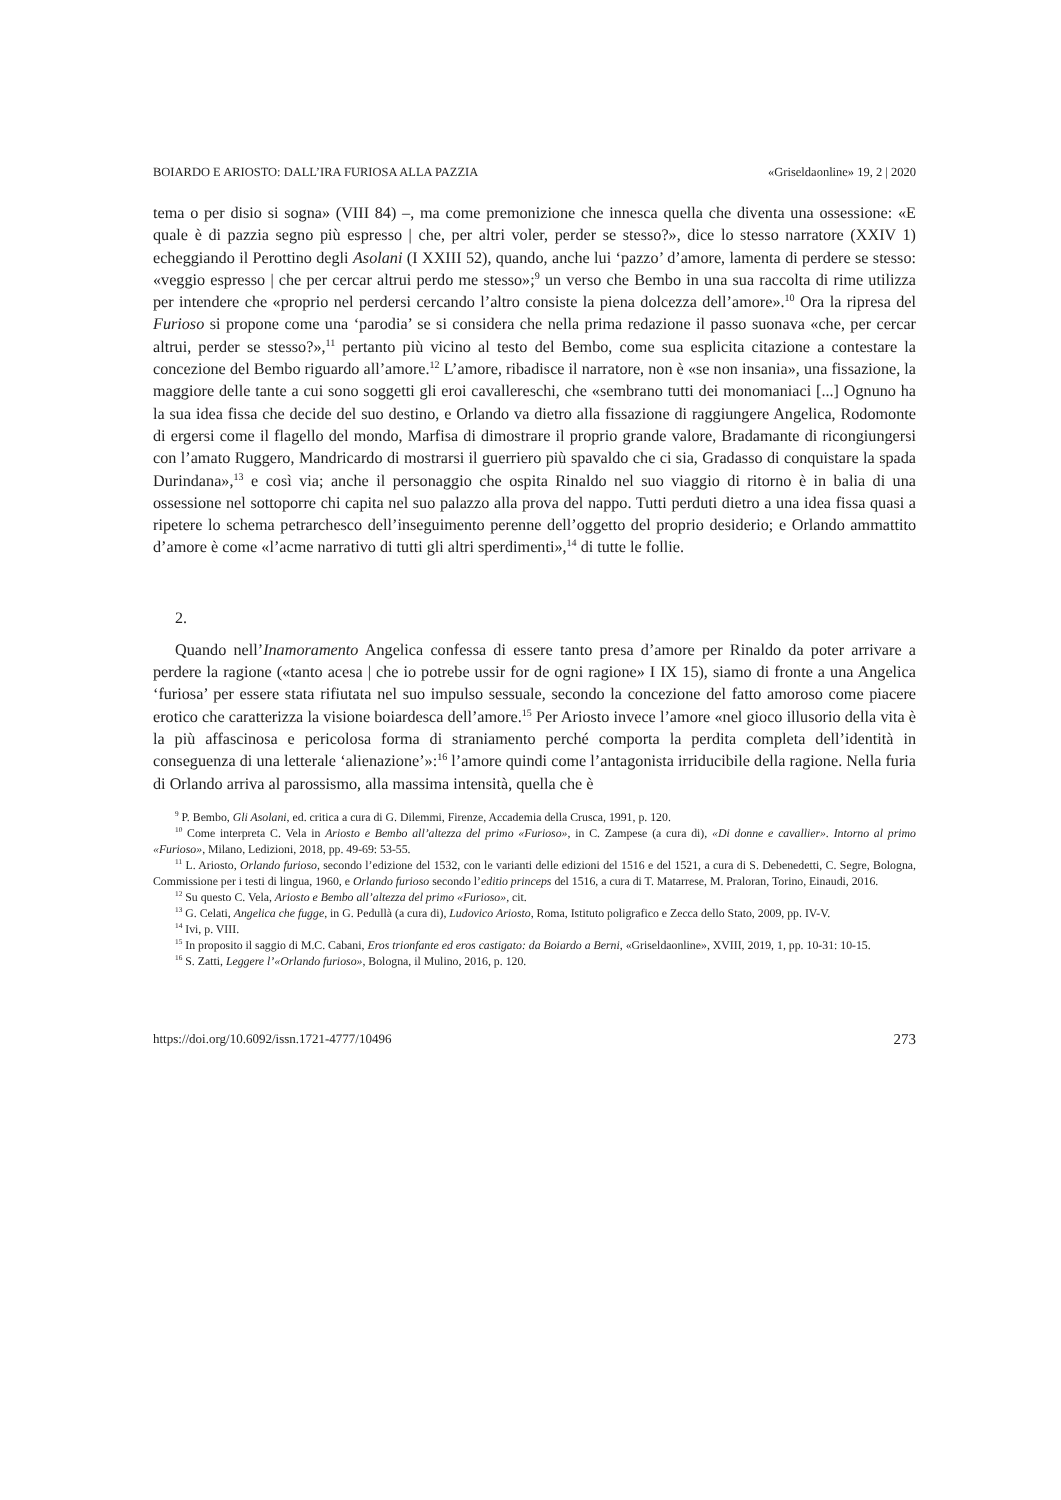BOIARDO E ARIOSTO: DALL’IRA FURIOSA ALLA PAZZIA «Griseldaonline» 19, 2 | 2020
tema o per disio si sogna» (VIII 84) –, ma come premonizione che innesca quella che diventa una ossessione: «E quale è di pazzia segno più espresso | che, per altri voler, perder se stesso?», dice lo stesso narratore (XXIV 1) echeggiando il Perottino degli Asolani (I XXIII 52), quando, anche lui ‘pazzo’ d’amore, lamenta di perdere se stesso: «veggio espresso | che per cercar altrui perdo me stesso»;<sup>9</sup> un verso che Bembo in una sua raccolta di rime utilizza per intendere che «proprio nel perdersi cercando l’altro consiste la piena dolcezza dell’amore».<sup>10</sup> Ora la ripresa del Furioso si propone come una ‘parodia’ se si considera che nella prima redazione il passo suonava «che, per cercar altrui, perder se stesso?»,<sup>11</sup> pertanto più vicino al testo del Bembo, come sua esplicita citazione a contestare la concezione del Bembo riguardo all’amore.<sup>12</sup> L’amore, ribadisce il narratore, non è «se non insania», una fissazione, la maggiore delle tante a cui sono soggetti gli eroi cavallereschi, che «sembrano tutti dei monomaniaci [...] Ognuno ha la sua idea fissa che decide del suo destino, e Orlando va dietro alla fissazione di raggiungere Angelica, Rodomonte di ergersi come il flagello del mondo, Marfisa di dimostrare il proprio grande valore, Bradamante di ricongiungersi con l’amato Ruggero, Mandricardo di mostrarsi il guerriero più spavaldo che ci sia, Gradasso di conquistare la spada Durindana»,<sup>13</sup> e così via; anche il personaggio che ospita Rinaldo nel suo viaggio di ritorno è in balia di una ossessione nel sottoporre chi capita nel suo palazzo alla prova del nappo. Tutti perduti dietro a una idea fissa quasi a ripetere lo schema petrarchesco dell’inseguimento perenne dell’oggetto del proprio desiderio; e Orlando ammattito d’amore è come «l’acme narrativo di tutti gli altri sperdimenti»,<sup>14</sup> di tutte le follie.
2.
Quando nell’Inamoramento Angelica confessa di essere tanto presa d’amore per Rinaldo da poter arrivare a perdere la ragione («tanto acesa | che io potrebe ussir for de ogni ragione» I IX 15), siamo di fronte a una Angelica ‘furiosa’ per essere stata rifiutata nel suo impulso sessuale, secondo la concezione del fatto amoroso come piacere erotico che caratterizza la visione boiardesca dell’amore.<sup>15</sup> Per Ariosto invece l’amore «nel gioco illusorio della vita è la più affascinosa e pericolosa forma di straniamento perché comporta la perdita completa dell’identità in conseguenza di una letterale ‘alienazione’»:<sup>16</sup> l’amore quindi come l’antagonista irriducibile della ragione. Nella furia di Orlando arriva al parossismo, alla massima intensità, quella che è
<sup>9</sup> P. Bembo, Gli Asolani, ed. critica a cura di G. Dilemmi, Firenze, Accademia della Crusca, 1991, p. 120.
<sup>10</sup> Come interpreta C. Vela in Ariosto e Bembo all’altezza del primo «Furioso», in C. Zampese (a cura di), «Di donne e cavallier». Intorno al primo «Furioso», Milano, Ledizioni, 2018, pp. 49-69: 53-55.
<sup>11</sup> L. Ariosto, Orlando furioso, secondo l’edizione del 1532, con le varianti delle edizioni del 1516 e del 1521, a cura di S. Debenedetti, C. Segre, Bologna, Commissione per i testi di lingua, 1960, e Orlando furioso secondo l’editio princeps del 1516, a cura di T. Matarrese, M. Praloran, Torino, Einaudi, 2016.
<sup>12</sup> Su questo C. Vela, Ariosto e Bembo all’altezza del primo «Furioso», cit.
<sup>13</sup> G. Celati, Angelica che fugge, in G. Pedullà (a cura di), Ludovico Ariosto, Roma, Istituto poligrafico e Zecca dello Stato, 2009, pp. IV-V.
<sup>14</sup> Ivi, p. VIII.
<sup>15</sup> In proposito il saggio di M.C. Cabani, Eros trionfante ed eros castigato: da Boiardo a Berni, «Griseldaonline», XVIII, 2019, 1, pp. 10-31: 10-15.
<sup>16</sup> S. Zatti, Leggere l’«Orlando furioso», Bologna, il Mulino, 2016, p. 120.
https://doi.org/10.6092/issn.1721-4777/10496 273